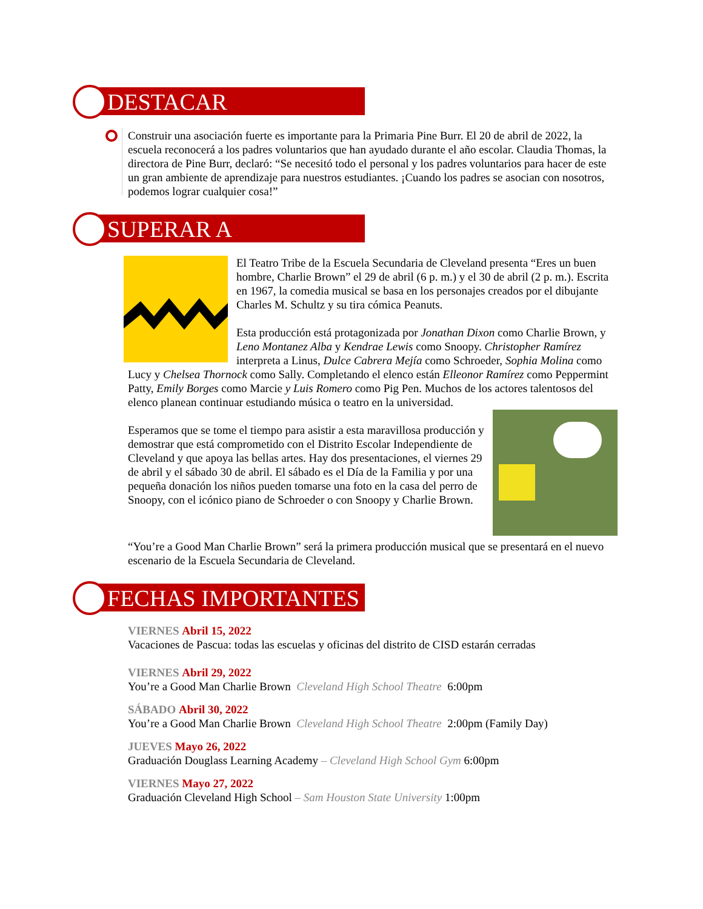DESTACAR
Construir una asociación fuerte es importante para la Primaria Pine Burr. El 20 de abril de 2022, la escuela reconocerá a los padres voluntarios que han ayudado durante el año escolar. Claudia Thomas, la directora de Pine Burr, declaró: “Se necesitó todo el personal y los padres voluntarios para hacer de este un gran ambiente de aprendizaje para nuestros estudiantes. ¡Cuando los padres se asocian con nosotros, podemos lograr cualquier cosa!”
SUPERAR A
El Teatro Tribe de la Escuela Secundaria de Cleveland presenta “Eres un buen hombre, Charlie Brown” el 29 de abril (6 p. m.) y el 30 de abril (2 p. m.). Escrita en 1967, la comedia musical se basa en los personajes creados por el dibujante Charles M. Schultz y su tira cómica Peanuts.
Esta producción está protagonizada por Jonathan Dixon como Charlie Brown, y Leno Montanez Alba y Kendrae Lewis como Snoopy. Christopher Ramírez interpreta a Linus, Dulce Cabrera Mejía como Schroeder, Sophia Molina como Lucy y Chelsea Thornock como Sally. Completando el elenco están Elleonor Ramírez como Peppermint Patty, Emily Borges como Marcie y Luis Romero como Pig Pen. Muchos de los actores talentosos del elenco planean continuar estudiando música o teatro en la universidad.
Esperamos que se tome el tiempo para asistir a esta maravillosa producción y demostrar que está comprometido con el Distrito Escolar Independiente de Cleveland y que apoya las bellas artes. Hay dos presentaciones, el viernes 29 de abril y el sábado 30 de abril. El sábado es el Día de la Familia y por una pequeña donación los niños pueden tomarse una foto en la casa del perro de Snoopy, con el icónico piano de Schroeder o con Snoopy y Charlie Brown.
“You’re a Good Man Charlie Brown” será la primera producción musical que se presentará en el nuevo escenario de la Escuela Secundaria de Cleveland.
FECHAS IMPORTANTES
VIERNES Abril 15, 2022
Vacaciones de Pascua: todas las escuelas y oficinas del distrito de CISD estarán cerradas
VIERNES Abril 29, 2022
You’re a Good Man Charlie Brown Cleveland High School Theatre 6:00pm
SÁBADO Abril 30, 2022
You’re a Good Man Charlie Brown Cleveland High School Theatre 2:00pm (Family Day)
JUEVES Mayo 26, 2022
Graduación Douglass Learning Academy – Cleveland High School Gym 6:00pm
VIERNES Mayo 27, 2022
Graduación Cleveland High School – Sam Houston State University 1:00pm